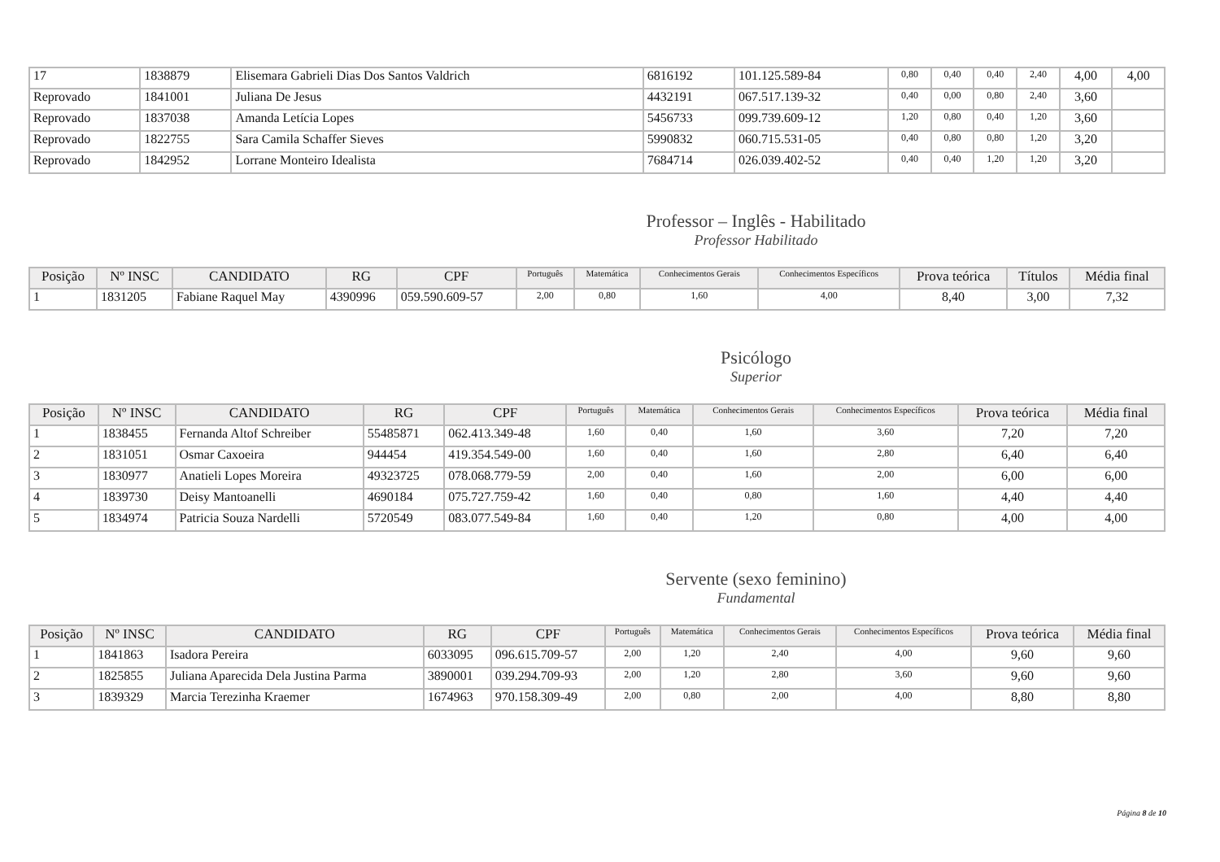| 17 | 1838879 | Elisemara Gabrieli Dias Dos Santos Valdrich | 6816192 | 101.125.589-84 | 0,80 | 0,40 | 0,40 | 2,40 | 4,00 | 4,00 |
| Reprovado | 1841001 | Juliana De Jesus | 4432191 | 067.517.139-32 | 0,40 | 0,00 | 0,80 | 2,40 | 3,60 | |
| Reprovado | 1837038 | Amanda Letícia Lopes | 5456733 | 099.739.609-12 | 1,20 | 0,80 | 0,40 | 1,20 | 3,60 | |
| Reprovado | 1822755 | Sara Camila Schaffer Sieves | 5990832 | 060.715.531-05 | 0,40 | 0,80 | 0,80 | 1,20 | 3,20 | |
| Reprovado | 1842952 | Lorrane Monteiro Idealista | 7684714 | 026.039.402-52 | 0,40 | 0,40 | 1,20 | 1,20 | 3,20 | |
Professor – Inglês - Habilitado
Professor Habilitado
| Posição | Nº INSC | CANDIDATO | RG | CPF | Português | Matemática | Conhecimentos Gerais | Conhecimentos Específicos | Prova teórica | Títulos | Média final |
| --- | --- | --- | --- | --- | --- | --- | --- | --- | --- | --- | --- |
| 1 | 1831205 | Fabiane Raquel May | 4390996 | 059.590.609-57 | 2,00 | 0,80 | 1,60 | 4,00 | 8,40 | 3,00 | 7,32 |
Psicólogo
Superior
| Posição | Nº INSC | CANDIDATO | RG | CPF | Português | Matemática | Conhecimentos Gerais | Conhecimentos Específicos | Prova teórica | Média final |
| --- | --- | --- | --- | --- | --- | --- | --- | --- | --- | --- |
| 1 | 1838455 | Fernanda Altof Schreiber | 55485871 | 062.413.349-48 | 1,60 | 0,40 | 1,60 | 3,60 | 7,20 | 7,20 |
| 2 | 1831051 | Osmar Caxoeira | 944454 | 419.354.549-00 | 1,60 | 0,40 | 1,60 | 2,80 | 6,40 | 6,40 |
| 3 | 1830977 | Anatieli Lopes Moreira | 49323725 | 078.068.779-59 | 2,00 | 0,40 | 1,60 | 2,00 | 6,00 | 6,00 |
| 4 | 1839730 | Deisy Mantoanelli | 4690184 | 075.727.759-42 | 1,60 | 0,40 | 0,80 | 1,60 | 4,40 | 4,40 |
| 5 | 1834974 | Patricia Souza Nardelli | 5720549 | 083.077.549-84 | 1,60 | 0,40 | 1,20 | 0,80 | 4,00 | 4,00 |
Servente (sexo feminino)
Fundamental
| Posição | Nº INSC | CANDIDATO | RG | CPF | Português | Matemática | Conhecimentos Gerais | Conhecimentos Específicos | Prova teórica | Média final |
| --- | --- | --- | --- | --- | --- | --- | --- | --- | --- | --- |
| 1 | 1841863 | Isadora Pereira | 6033095 | 096.615.709-57 | 2,00 | 1,20 | 2,40 | 4,00 | 9,60 | 9,60 |
| 2 | 1825855 | Juliana Aparecida Dela Justina Parma | 3890001 | 039.294.709-93 | 2,00 | 1,20 | 2,80 | 3,60 | 9,60 | 9,60 |
| 3 | 1839329 | Marcia Terezinha Kraemer | 1674963 | 970.158.309-49 | 2,00 | 0,80 | 2,00 | 4,00 | 8,80 | 8,80 |
Página 8 de 10